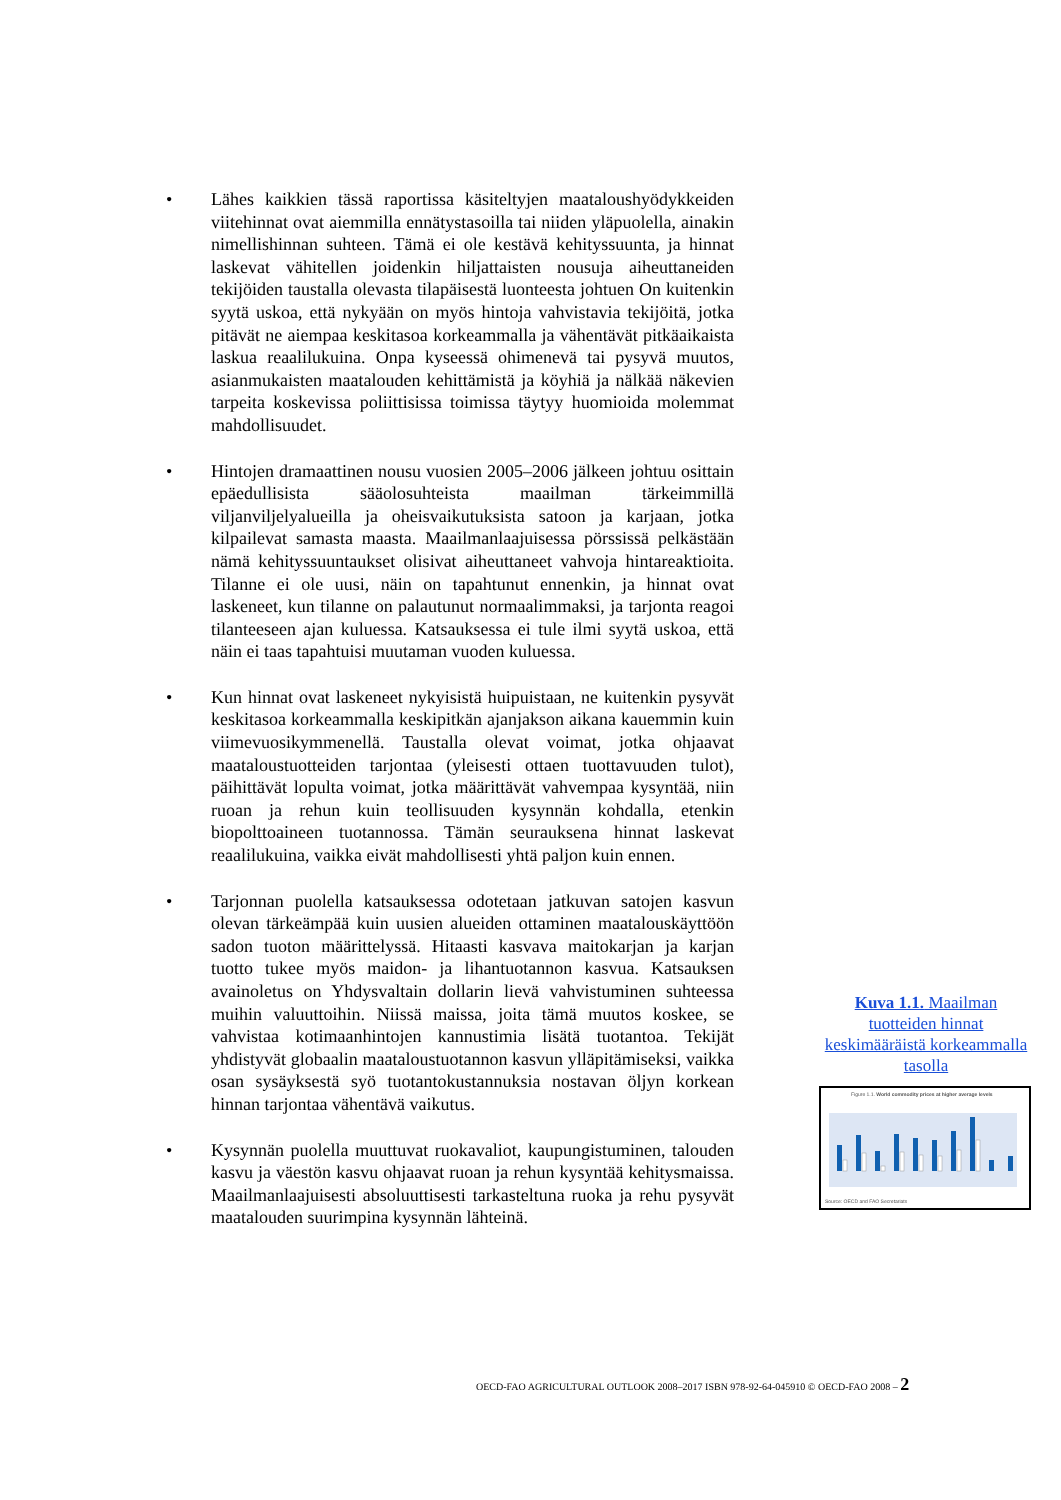• Lähes kaikkien tässä raportissa käsiteltyjen maataloushyödykkeiden viitehinnat ovat aiemmilla ennätystasoilla tai niiden yläpuolella, ainakin nimellishinnan suhteen. Tämä ei ole kestävä kehityssuunta, ja hinnat laskevat vähitellen joidenkin hiljattaisten nousuja aiheuttaneiden tekijöiden taustalla olevasta tilapäisestä luonteesta johtuen On kuitenkin syytä uskoa, että nykyään on myös hintoja vahvistavia tekijöitä, jotka pitävät ne aiempaa keskitasoa korkeammalla ja vähentävät pitkäaikaista laskua reaalilukuina. Onpa kyseessä ohimenevä tai pysyvä muutos, asianmukaisten maatalouden kehittämistä ja köyhiä ja nälkää näkevien tarpeita koskevissa poliittisissa toimissa täytyy huomioida molemmat mahdollisuudet.
• Hintojen dramaattinen nousu vuosien 2005–2006 jälkeen johtuu osittain epäedullisista sääolosuhteista maailman tärkeimmillä viljanviljelyalueilla ja oheisvaikutuksista satoon ja karjaan, jotka kilpailevat samasta maasta. Maailmanlaajuisessa pörssissä pelkästään nämä kehityssuuntaukset olisivat aiheuttaneet vahvoja hintareaktioita. Tilanne ei ole uusi, näin on tapahtunut ennenkin, ja hinnat ovat laskeneet, kun tilanne on palautunut normaalimmaksi, ja tarjonta reagoi tilanteeseen ajan kuluessa. Katsauksessa ei tule ilmi syytä uskoa, että näin ei taas tapahtuisi muutaman vuoden kuluessa.
• Kun hinnat ovat laskeneet nykyisistä huipuistaan, ne kuitenkin pysyvät keskitasoa korkeammalla keskipitkän ajanjakson aikana kauemmin kuin viimevuosikymmenellä. Taustalla olevat voimat, jotka ohjaavat maataloustuotteiden tarjontaa (yleisesti ottaen tuottavuuden tulot), päihittävät lopulta voimat, jotka määrittävät vahvempaa kysyntää, niin ruoan ja rehun kuin teollisuuden kysynnän kohdalla, etenkin biopolttoaineen tuotannossa. Tämän seurauksena hinnat laskevat reaalilukuina, vaikka eivät mahdollisesti yhtä paljon kuin ennen.
• Tarjonnan puolella katsauksessa odotetaan jatkuvan satojen kasvun olevan tärkeämpää kuin uusien alueiden ottaminen maatalouskäyttöön sadon tuoton määrittelyssä. Hitaasti kasvava maitokarjan ja karjan tuotto tukee myös maidon- ja lihantuotannon kasvua. Katsauksen avainoletus on Yhdysvaltain dollarin lievä vahvistuminen suhteessa muihin valuuttoihin. Niissä maissa, joita tämä muutos koskee, se vahvistaa kotimaanhintojen kannustimia lisätä tuotantoa. Tekijät yhdistyvät globaalin maataloustuotannon kasvun ylläpitämiseksi, vaikka osan sysäyksestä syö tuotantokustannuksia nostavan öljyn korkean hinnan tarjontaa vähentävä vaikutus.
• Kysynnän puolella muuttuvat ruokavaliot, kaupungistuminen, talouden kasvu ja väestön kasvu ohjaavat ruoan ja rehun kysyntää kehitysmaissa. Maailmanlaajuisesti absoluuttisesti tarkasteltuna ruoka ja rehu pysyvät maatalouden suurimpina kysynnän lähteinä.
Kuva 1.1. Maailman tuotteiden hinnat keskimääräistä korkeammalla tasolla
Figure 1.1. World commodity prices at higher average levels
Source: OECD and FAO Secretariats
OECD-FAO AGRICULTURAL OUTLOOK 2008–2017 ISBN 978-92-64-045910 © OECD-FAO 2008 – 2